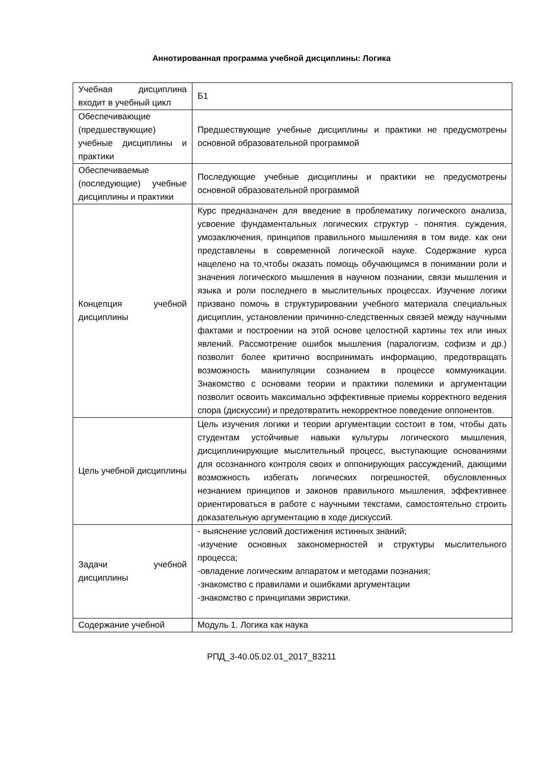Аннотированная программа учебной дисциплины: Логика
| Учебная дисциплина входит в учебный цикл | Б1 |
| Обеспечивающие (предшествующие) учебные дисциплины и практики | Предшествующие учебные дисциплины и практики не предусмотрены основной образовательной программой |
| Обеспечиваемые (последующие) учебные дисциплины и практики | Последующие учебные дисциплины и практики не предусмотрены основной образовательной программой |
| Концепция учебной дисциплины | Курс предназначен для введение в проблематику логического анализа, усвоение фундаментальных логических структур - понятия. суждения, умозаключения, принципов правильного мышленияя в том виде. как они представлены в современной логической науке. Содержание курса нацелено на то,чтобы оказать помощь обучающимся в понимании роли и значения логического мышления в научном познании, связи мышления и языка и роли последнего в мыслительных процессах. Изучение логики призвано помочь в структурировании учебного материала специальных дисциплин, установлении причинно-следственных связей между научными фактами и построении на этой основе целостной картины тех или иных явлений. Рассмотрение ошибок мышления (паралогизм, софизм и др.) позволит более критично воспринимать информацию, предотвращать возможность манипуляции сознанием в процессе коммуникации. Знакомство с основами теории и практики полемики и аргументации позволит освоить максимально эффективные приемы корректного ведения спора (дискуссии) и предотвратить некорректное поведение оппонентов. |
| Цель учебной дисциплины | Цель изучения логики и теории аргументации состоит в том, чтобы дать студентам устойчивые навыки культуры логического мышления, дисциплинирующие мыслительный процесс, выступающие основаниями для осознанного контроля своих и оппонирующих рассуждений, дающими возможность избегать логических погрешностей, обусловленных незнанием принципов и законов правильного мышления, эффективнее ориентироваться в работе с научными текстами, самостоятельно строить доказательную аргументацию в ходе дискуссий. |
| Задачи учебной дисциплины | - выяснение условий достижения истинных знаний; -изучение основных закономерностей и структуры мыслительного процесса; -овладение логическим аппаратом и методами познания; -знакомство с правилами и ошибками аргументации -знакомство с принципами эвристики. |
| Содержание учебной | Модуль 1. Логика как наука |
РПД_3-40.05.02.01_2017_83211